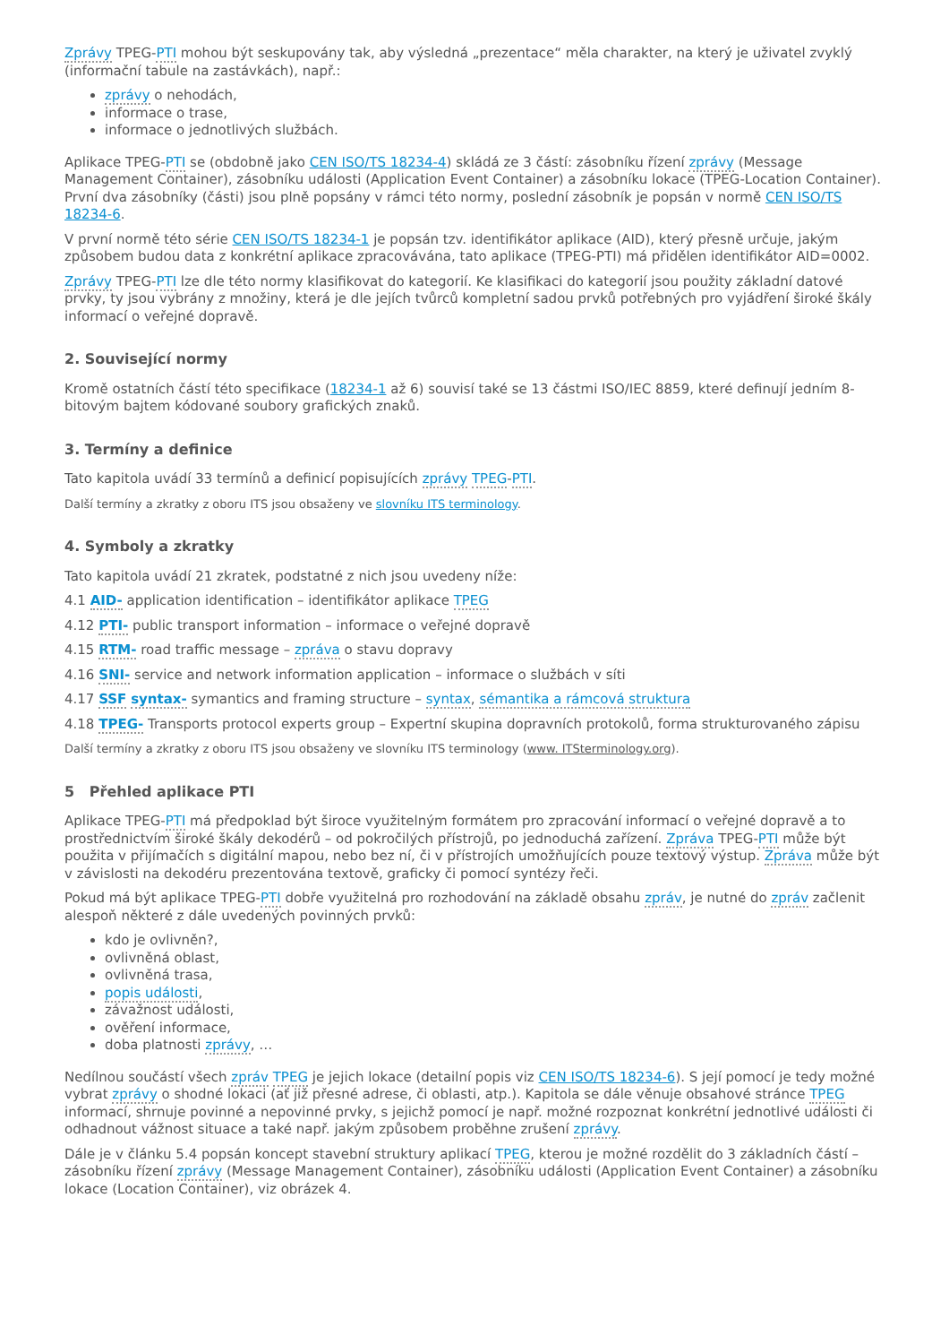Zprávy TPEG-PTI mohou být seskupovány tak, aby výsledná „prezentace“ měla charakter, na který je uživatel zvyklý (informační tabule na zastávkách), např.:
zprávy o nehodách,
informace o trase,
informace o jednotlivých službách.
Aplikace TPEG-PTI se (obdobně jako CEN ISO/TS 18234-4) skládá ze 3 částí: zásobníku řízení zprávy (Message Management Container), zásobníku události (Application Event Container) a zásobníku lokace (TPEG-Location Container). První dva zásobníky (části) jsou plně popsány v rámci této normy, poslední zásobník je popsán v normě CEN ISO/TS 18234-6.
V první normě této série CEN ISO/TS 18234-1 je popsán tzv. identifikátor aplikace (AID), který přesně určuje, jakým způsobem budou data z konkrétní aplikace zpracovávána, tato aplikace (TPEG-PTI) má přidělen identifikátor AID=0002.
Zprávy TPEG-PTI lze dle této normy klasifikovat do kategorií. Ke klasifikaci do kategorií jsou použity základní datové prvky, ty jsou vybrány z množiny, která je dle jejích tvůrců kompletní sadou prvků potřebných pro vyjádření široké škály informací o veřejné dopravě.
2. Související normy
Kromě ostatních částí této specifikace (18234-1 až 6) souvisí také se 13 částmi ISO/IEC 8859, které definují jedním 8-bitovým bajtem kódované soubory grafických znaků.
3. Termíny a definice
Tato kapitola uvádí 33 termínů a definicí popisujících zprávy TPEG-PTI.
Další termíny a zkratky z oboru ITS jsou obsaženy ve slovníku ITS terminology.
4. Symboly a zkratky
Tato kapitola uvádí 21 zkratek, podstatné z nich jsou uvedeny níže:
4.1 AID- application identification – identifikátor aplikace TPEG
4.12 PTI- public transport information – informace o veřejné dopravě
4.15 RTM- road traffic message – zpráva o stavu dopravy
4.16 SNI- service and network information application – informace o službách v síti
4.17 SSF syntax- symantics and framing structure – syntax, sémantika a rámcová struktura
4.18 TPEG- Transports protocol experts group – Expertní skupina dopravních protokolů, forma strukturovaného zápisu
Další termíny a zkratky z oboru ITS jsou obsaženy ve slovníku ITS terminology (www. ITSterminology.org).
5 Přehled aplikace PTI
Aplikace TPEG-PTI má předpoklad být široce využitelným formátem pro zpracování informací o veřejné dopravě a to prostřednictvím široké škály dekodérů – od pokročilých přístrojů, po jednoduchá zařízení. Zpráva TPEG-PTI může být použita v přijímačích s digitální mapou, nebo bez ní, či v přístrojích umožňujících pouze textový výstup. Zpráva může být v závislosti na dekodéru prezentována textově, graficky či pomocí syntézy řeči.
Pokud má být aplikace TPEG-PTI dobře využitelná pro rozhodování na základě obsahu zpráv, je nutné do zpráv začlenit alespoň některé z dále uvedených povinných prvků:
kdo je ovlivněn?,
ovlivněná oblast,
ovlivněná trasa,
popis události,
závažnost události,
ověření informace,
doba platnosti zprávy, …
Nedílnou součástí všech zpráv TPEG je jejich lokace (detailní popis viz CEN ISO/TS 18234-6). S její pomocí je tedy možné vybrat zprávy o shodné lokaci (ať již přesné adrese, či oblasti, atp.). Kapitola se dále věnuje obsahové stránce TPEG informací, shrnuje povinné a nepovinné prvky, s jejichž pomocí je např. možné rozpoznat konkrétní jednotlivé události či odhadnout vážnost situace a také např. jakým způsobem proběhne zrušení zprávy.
Dále je v článku 5.4 popsán koncept stavební struktury aplikací TPEG, kterou je možné rozdělit do 3 základních částí – zásobníku řízení zprávy (Message Management Container), zásobníku události (Application Event Container) a zásobníku lokace (Location Container), viz obrázek 4.